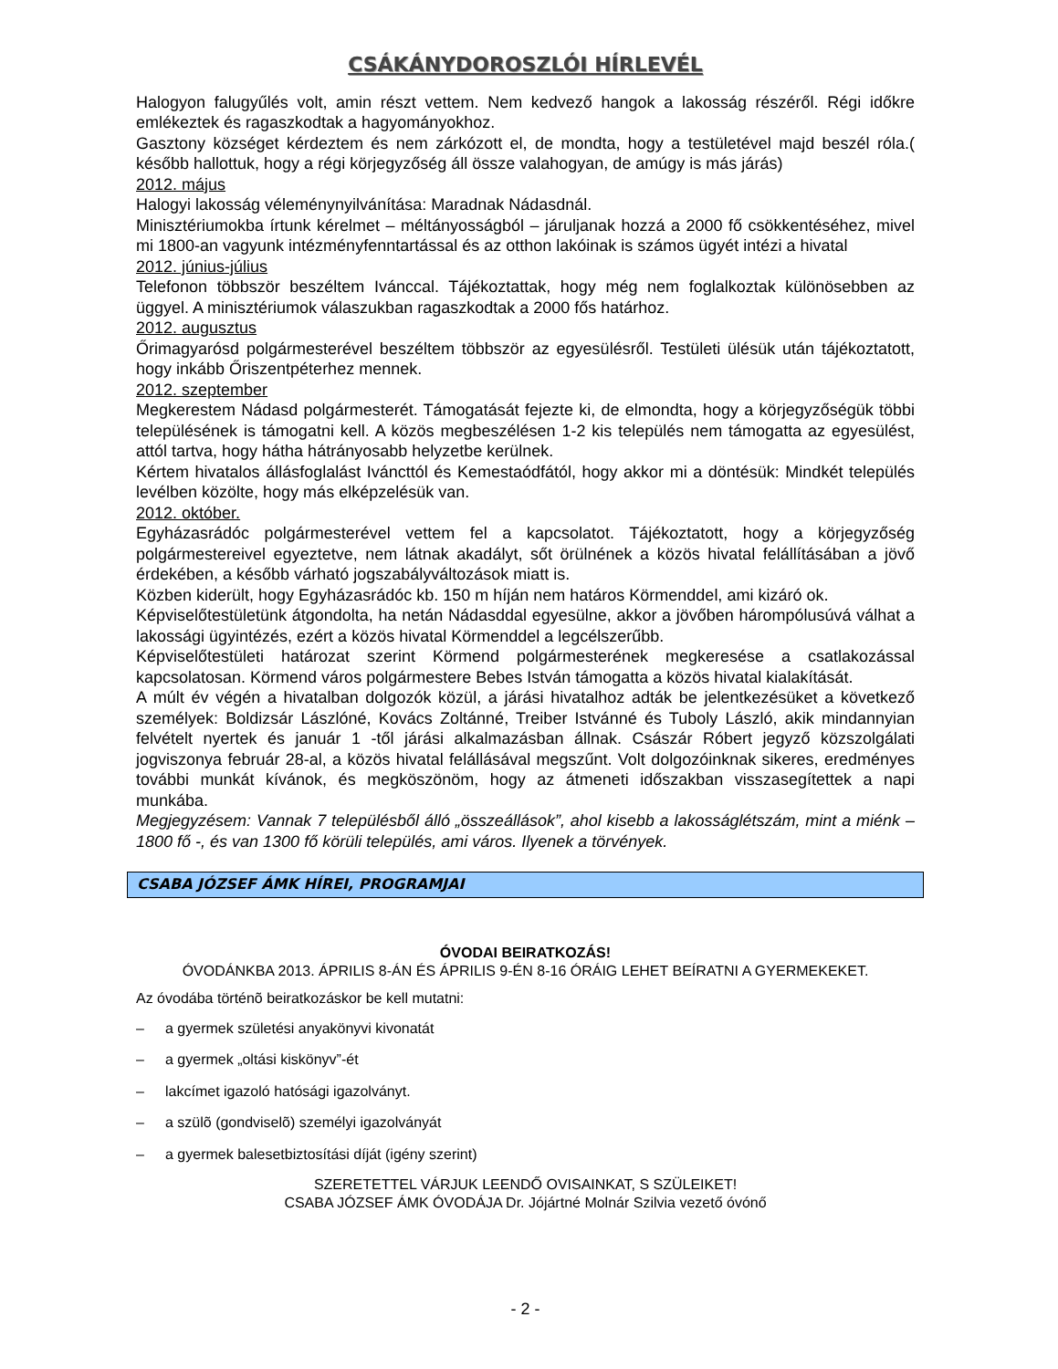CSÁKÁNYDOROSZLÓI HÍRLEVÉL
Halogyon falugyűlés volt, amin részt vettem. Nem kedvező hangok a lakosság részéről. Régi időkre emlékeztek és ragaszkodtak a hagyományokhoz.
Gasztony községet kérdeztem és nem zárkózott el, de mondta, hogy a testületével majd beszél róla.( később hallottuk, hogy a régi körjegyzőség áll össze valahogyan, de amúgy is más járás)
2012. május
Halogyi lakosság véleménynyilvánítása: Maradnak Nádasdnál.
Minisztériumokba írtunk kérelmet – méltányosságból – járuljanak hozzá a 2000 fő csökkentéséhez, mivel mi 1800-an vagyunk intézményfenntartással és az otthon lakóinak is számos ügyét intézi a hivatal
2012. június-július
Telefonon többször beszéltem Ivánccal. Tájékoztattak, hogy még nem foglalkoztak különösebben az üggyel. A minisztériumok válaszukban ragaszkodtak a 2000 fős határhoz.
2012. augusztus
Őrimagyarósd polgármesterével beszéltem többször az egyesülésről. Testületi ülésük után tájékoztatott, hogy inkább Őriszentpéterhez mennek.
2012. szeptember
Megkerestem Nádasd polgármesterét. Támogatását fejezte ki, de elmondta, hogy a körjegyzőségük többi településének is támogatni kell. A közös megbeszélésen 1-2 kis település nem támogatta az egyesülést, attól tartva, hogy hátha hátrányosabb helyzetbe kerülnek.
Kértem hivatalos állásfoglalást Iváncttól és Kemestaódfától, hogy akkor mi a döntésük: Mindkét település levélben közölte, hogy más elképzelésük van.
2012. október.
Egyházasrádóc polgármesterével vettem fel a kapcsolatot. Tájékoztatott, hogy a körjegyzőség polgármestereivel egyeztetve, nem látnak akadályt, sőt örülnének a közös hivatal felállításában a jövő érdekében, a később várható jogszabályváltozások miatt is.
Közben kiderült, hogy Egyházasrádóc kb. 150 m híján nem határos Körmenddel, ami kizáró ok.
Képviselőtestületünk átgondolta, ha netán Nádasddal egyesülne, akkor a jövőben hárompólusúvá válhat a lakossági ügyintézés, ezért a közös hivatal Körmenddel a legcélszerűbb.
Képviselőtestületi határozat szerint Körmend polgármesterének megkeresése a csatlakozással kapcsolatosan. Körmend város polgármestere Bebes István támogatta a közös hivatal kialakítását.
A múlt év végén a hivatalban dolgozók közül, a járási hivatalhoz adták be jelentkezésüket a következő személyek: Boldizsár Lászlóné, Kovács Zoltánné, Treiber Istvánné és Tuboly László, akik mindannyian felvételt nyertek és január 1 -től járási alkalmazásban állnak. Császár Róbert jegyző közszolgálati jogviszonya február 28-al, a közös hivatal felállásával megszűnt. Volt dolgozóinknak sikeres, eredményes további munkát kívánok, és megköszönöm, hogy az átmeneti időszakban visszasegítettek a napi munkába.
Megjegyzésem: Vannak 7 településből álló „összeállások”, ahol kisebb a lakosságlétszám, mint a miénk –1800 fő -, és van 1300 fő körüli település, ami város. Ilyenek a törvények.
CSABA JÓZSEF ÁMK HÍREI, PROGRAMJAI
ÓVODAI BEIRATKOZÁS!
ÓVODÁNKBA 2013. ÁPRILIS 8-ÁN ÉS ÁPRILIS 9-ÉN 8-16 ÓRÁIG LEHET BEÍRATNI A GYERMEKEKET.
Az óvodába történõ beiratkozáskor be kell mutatni:
– a gyermek születési anyakönyvi kivonatát
– a gyermek „oltási kiskönyv”-ét
– lakcímet igazoló hatósági igazolványt.
– a szülõ (gondviselõ) személyi igazolványát
– a gyermek balesetbiztosítási díját (igény szerint)
SZERETETTEL VÁRJUK LEENDŐ OVISAINKAT, S SZÜLEIKET!
CSABA JÓZSEF ÁMK ÓVODÁJA Dr. Jójártné Molnár Szilvia vezető óvónő
- 2 -